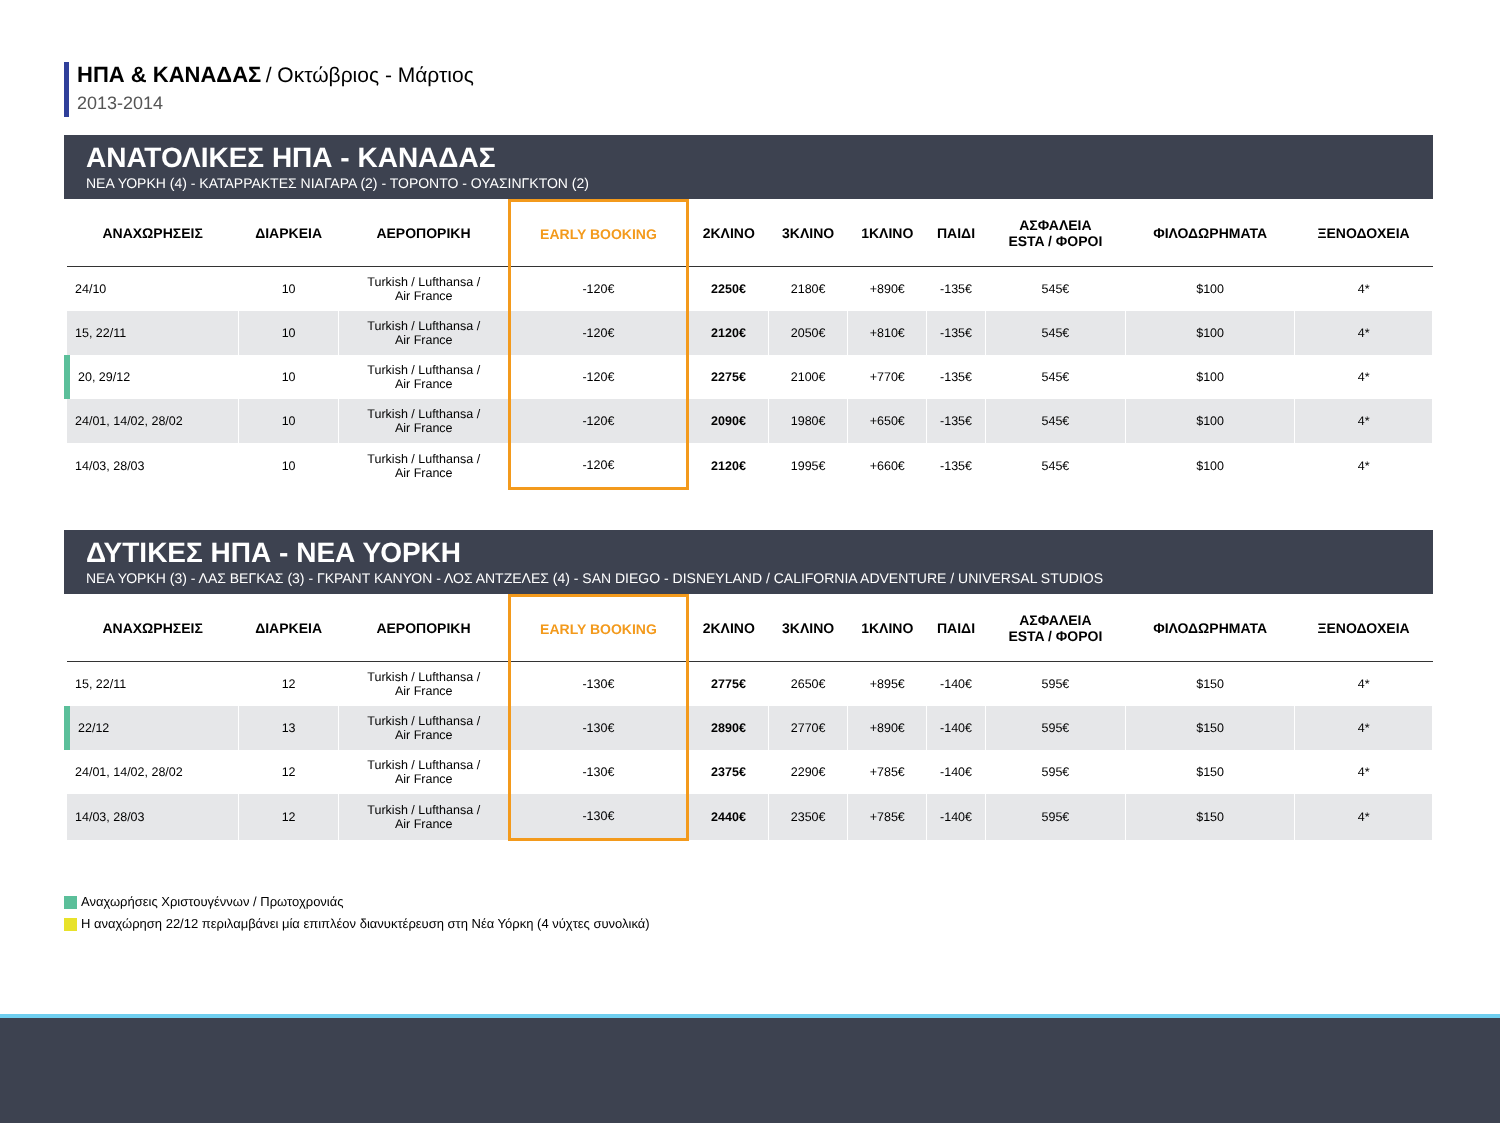ΗΠΑ & ΚΑΝΑΔΑΣ / Οκτώβριος - Μάρτιος
2013-2014
ΑΝΑΤΟΛΙΚΕΣ ΗΠΑ - ΚΑΝΑΔΑΣ
ΝΕΑ ΥΟΡΚΗ (4) - ΚΑΤΑΡΡΑΚΤΕΣ ΝΙΑΓΑΡΑ (2) - ΤΟΡΟΝΤΟ - ΟΥΑΣΙΝΓΚΤΟΝ (2)
| ΑΝΑΧΩΡΗΣΕΙΣ | ΔΙΑΡΚΕΙΑ | ΑΕΡΟΠΟΡΙΚΗ | EARLY BOOKING | 2ΚΛΙΝΟ | 3ΚΛΙΝΟ | 1ΚΛΙΝΟ | ΠΑΙΔΙ | ΑΣΦΑΛΕΙΑ ESTA / ΦΟΡΟΙ | ΦΙΛΟΔΩΡΗΜΑΤΑ | ΞΕΝΟΔΟΧΕΙΑ |
| --- | --- | --- | --- | --- | --- | --- | --- | --- | --- | --- |
| 24/10 | 10 | Turkish / Lufthansa / Air France | -120€ | 2250€ | 2180€ | +890€ | -135€ | 545€ | $100 | 4* |
| 15, 22/11 | 10 | Turkish / Lufthansa / Air France | -120€ | 2120€ | 2050€ | +810€ | -135€ | 545€ | $100 | 4* |
| 20, 29/12 | 10 | Turkish / Lufthansa / Air France | -120€ | 2275€ | 2100€ | +770€ | -135€ | 545€ | $100 | 4* |
| 24/01, 14/02, 28/02 | 10 | Turkish / Lufthansa / Air France | -120€ | 2090€ | 1980€ | +650€ | -135€ | 545€ | $100 | 4* |
| 14/03, 28/03 | 10 | Turkish / Lufthansa / Air France | -120€ | 2120€ | 1995€ | +660€ | -135€ | 545€ | $100 | 4* |
ΔΥΤΙΚΕΣ ΗΠΑ - ΝΕΑ ΥΟΡΚΗ
ΝΕΑ ΥΟΡΚΗ (3) - ΛΑΣ ΒΕΓΚΑΣ (3) - ΓΚΡΑΝΤ ΚΑΝΥΟΝ - ΛΟΣ ΑΝΤΖΕΛΕΣ (4) - SAN DIEGO - DISNEYLAND / CALIFORNIA ADVENTURE / UNIVERSAL STUDIOS
| ΑΝΑΧΩΡΗΣΕΙΣ | ΔΙΑΡΚΕΙΑ | ΑΕΡΟΠΟΡΙΚΗ | EARLY BOOKING | 2ΚΛΙΝΟ | 3ΚΛΙΝΟ | 1ΚΛΙΝΟ | ΠΑΙΔΙ | ΑΣΦΑΛΕΙΑ ESTA / ΦΟΡΟΙ | ΦΙΛΟΔΩΡΗΜΑΤΑ | ΞΕΝΟΔΟΧΕΙΑ |
| --- | --- | --- | --- | --- | --- | --- | --- | --- | --- | --- |
| 15, 22/11 | 12 | Turkish / Lufthansa / Air France | -130€ | 2775€ | 2650€ | +895€ | -140€ | 595€ | $150 | 4* |
| 22/12 | 13 | Turkish / Lufthansa / Air France | -130€ | 2890€ | 2770€ | +890€ | -140€ | 595€ | $150 | 4* |
| 24/01, 14/02, 28/02 | 12 | Turkish / Lufthansa / Air France | -130€ | 2375€ | 2290€ | +785€ | -140€ | 595€ | $150 | 4* |
| 14/03, 28/03 | 12 | Turkish / Lufthansa / Air France | -130€ | 2440€ | 2350€ | +785€ | -140€ | 595€ | $150 | 4* |
Αναχωρήσεις Χριστουγέννων / Πρωτοχρονιάς
Η αναχώρηση 22/12 περιλαμβάνει μία επιπλέον διανυκτέρευση στη Νέα Υόρκη (4 νύχτες συνολικά)